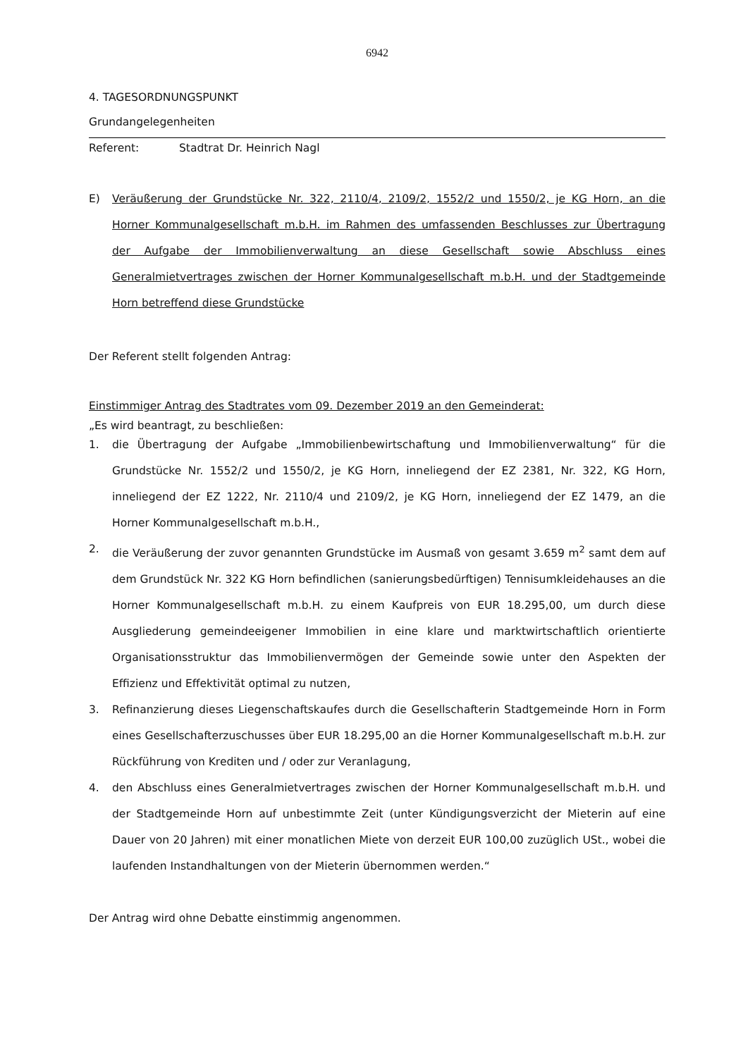6942
4. TAGESORDNUNGSPUNKT
Grundangelegenheiten
Referent: Stadtrat Dr. Heinrich Nagl
E) Veräußerung der Grundstücke Nr. 322, 2110/4, 2109/2, 1552/2 und 1550/2, je KG Horn, an die Horner Kommunalgesellschaft m.b.H. im Rahmen des umfassenden Beschlusses zur Übertragung der Aufgabe der Immobilienverwaltung an diese Gesellschaft sowie Abschluss eines Generalmietvertrages zwischen der Horner Kommunalgesellschaft m.b.H. und der Stadtgemeinde Horn betreffend diese Grundstücke
Der Referent stellt folgenden Antrag:
Einstimmiger Antrag des Stadtrates vom 09. Dezember 2019 an den Gemeinderat:
„Es wird beantragt, zu beschließen:
1. die Übertragung der Aufgabe „Immobilienbewirtschaftung und Immobilienverwaltung“ für die Grundstücke Nr. 1552/2 und 1550/2, je KG Horn, inneliegend der EZ 2381, Nr. 322, KG Horn, inneliegend der EZ 1222, Nr. 2110/4 und 2109/2, je KG Horn, inneliegend der EZ 1479, an die Horner Kommunalgesellschaft m.b.H.,
2. die Veräußerung der zuvor genannten Grundstücke im Ausmaß von gesamt 3.659 m<sup>2</sup> samt dem auf dem Grundstück Nr. 322 KG Horn befindlichen (sanierungsbedürftigen) Tennisumkleidehauses an die Horner Kommunalgesellschaft m.b.H. zu einem Kaufpreis von EUR 18.295,00, um durch diese Ausgliederung gemeindeeigener Immobilien in eine klare und marktwirtschaftlich orientierte Organisationsstruktur das Immobilienvermögen der Gemeinde sowie unter den Aspekten der Effizienz und Effektivität optimal zu nutzen,
3. Refinanzierung dieses Liegenschaftskaufes durch die Gesellschafterin Stadtgemeinde Horn in Form eines Gesellschafterzuschusses über EUR 18.295,00 an die Horner Kommunalgesellschaft m.b.H. zur Rückführung von Krediten und / oder zur Veranlagung,
4. den Abschluss eines Generalmietvertrages zwischen der Horner Kommunalgesellschaft m.b.H. und der Stadtgemeinde Horn auf unbestimmte Zeit (unter Kündigungsverzicht der Mieterin auf eine Dauer von 20 Jahren) mit einer monatlichen Miete von derzeit EUR 100,00 zuzüglich USt., wobei die laufenden Instandhaltungen von der Mieterin übernommen werden.“
Der Antrag wird ohne Debatte einstimmig angenommen.